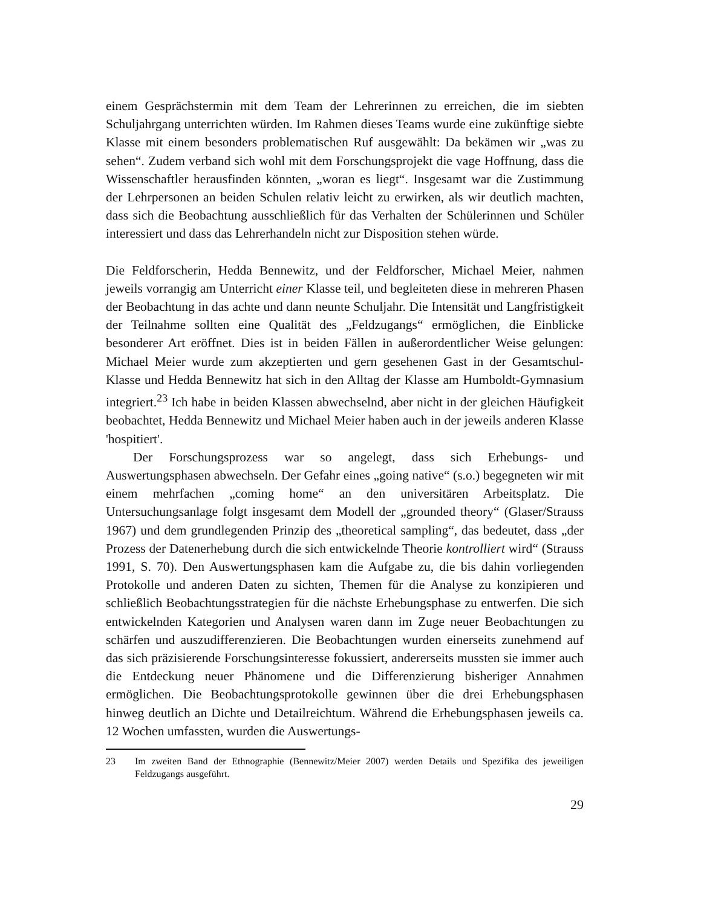einem Gesprächstermin mit dem Team der Lehrerinnen zu erreichen, die im siebten Schuljahrgang unterrichten würden. Im Rahmen dieses Teams wurde eine zukünftige siebte Klasse mit einem besonders problematischen Ruf ausgewählt: Da bekämen wir „was zu sehen“. Zudem verband sich wohl mit dem Forschungsprojekt die vage Hoffnung, dass die Wissenschaftler herausfinden könnten, „woran es liegt“. Insgesamt war die Zustimmung der Lehrpersonen an beiden Schulen relativ leicht zu erwirken, als wir deutlich machten, dass sich die Beobachtung ausschließlich für das Verhalten der Schülerinnen und Schüler interessiert und dass das Lehrerhandeln nicht zur Disposition stehen würde.
Die Feldforscherin, Hedda Bennewitz, und der Feldforscher, Michael Meier, nahmen jeweils vorrangig am Unterricht einer Klasse teil, und begleiteten diese in mehreren Phasen der Beobachtung in das achte und dann neunte Schuljahr. Die Intensität und Langfristigkeit der Teilnahme sollten eine Qualität des „Feldzugangs“ ermöglichen, die Einblicke besonderer Art eröffnet. Dies ist in beiden Fällen in außerordentlicher Weise gelungen: Michael Meier wurde zum akzeptierten und gern gesehenen Gast in der Gesamtschul-Klasse und Hedda Bennewitz hat sich in den Alltag der Klasse am Humboldt-Gymnasium integriert.<sup>23</sup> Ich habe in beiden Klassen abwechselnd, aber nicht in der gleichen Häufigkeit beobachtet, Hedda Bennewitz und Michael Meier haben auch in der jeweils anderen Klasse 'hospitiert'.
Der Forschungsprozess war so angelegt, dass sich Erhebungs- und Auswertungsphasen abwechseln. Der Gefahr eines „going native“ (s.o.) begegneten wir mit einem mehrfachen „coming home“ an den universitären Arbeitsplatz. Die Untersuchungsanlage folgt insgesamt dem Modell der „grounded theory“ (Glaser/Strauss 1967) und dem grundlegenden Prinzip des „theoretical sampling“, das bedeutet, dass „der Prozess der Datenerhebung durch die sich entwickelnde Theorie kontrolliert wird“ (Strauss 1991, S. 70). Den Auswertungsphasen kam die Aufgabe zu, die bis dahin vorliegenden Protokolle und anderen Daten zu sichten, Themen für die Analyse zu konzipieren und schließlich Beobachtungsstrategien für die nächste Erhebungsphase zu entwerfen. Die sich entwickelnden Kategorien und Analysen waren dann im Zuge neuer Beobachtungen zu schärfen und auszudifferenzieren. Die Beobachtungen wurden einerseits zunehmend auf das sich präzisierende Forschungsinteresse fokussiert, andererseits mussten sie immer auch die Entdeckung neuer Phänomene und die Differenzierung bisheriger Annahmen ermöglichen. Die Beobachtungsprotokolle gewinnen über die drei Erhebungsphasen hinweg deutlich an Dichte und Detailreichtum. Während die Erhebungsphasen jeweils ca. 12 Wochen umfassten, wurden die Auswertungs-
23 Im zweiten Band der Ethnographie (Bennewitz/Meier 2007) werden Details und Spezifika des jeweiligen Feldzugangs ausgeführt.
29